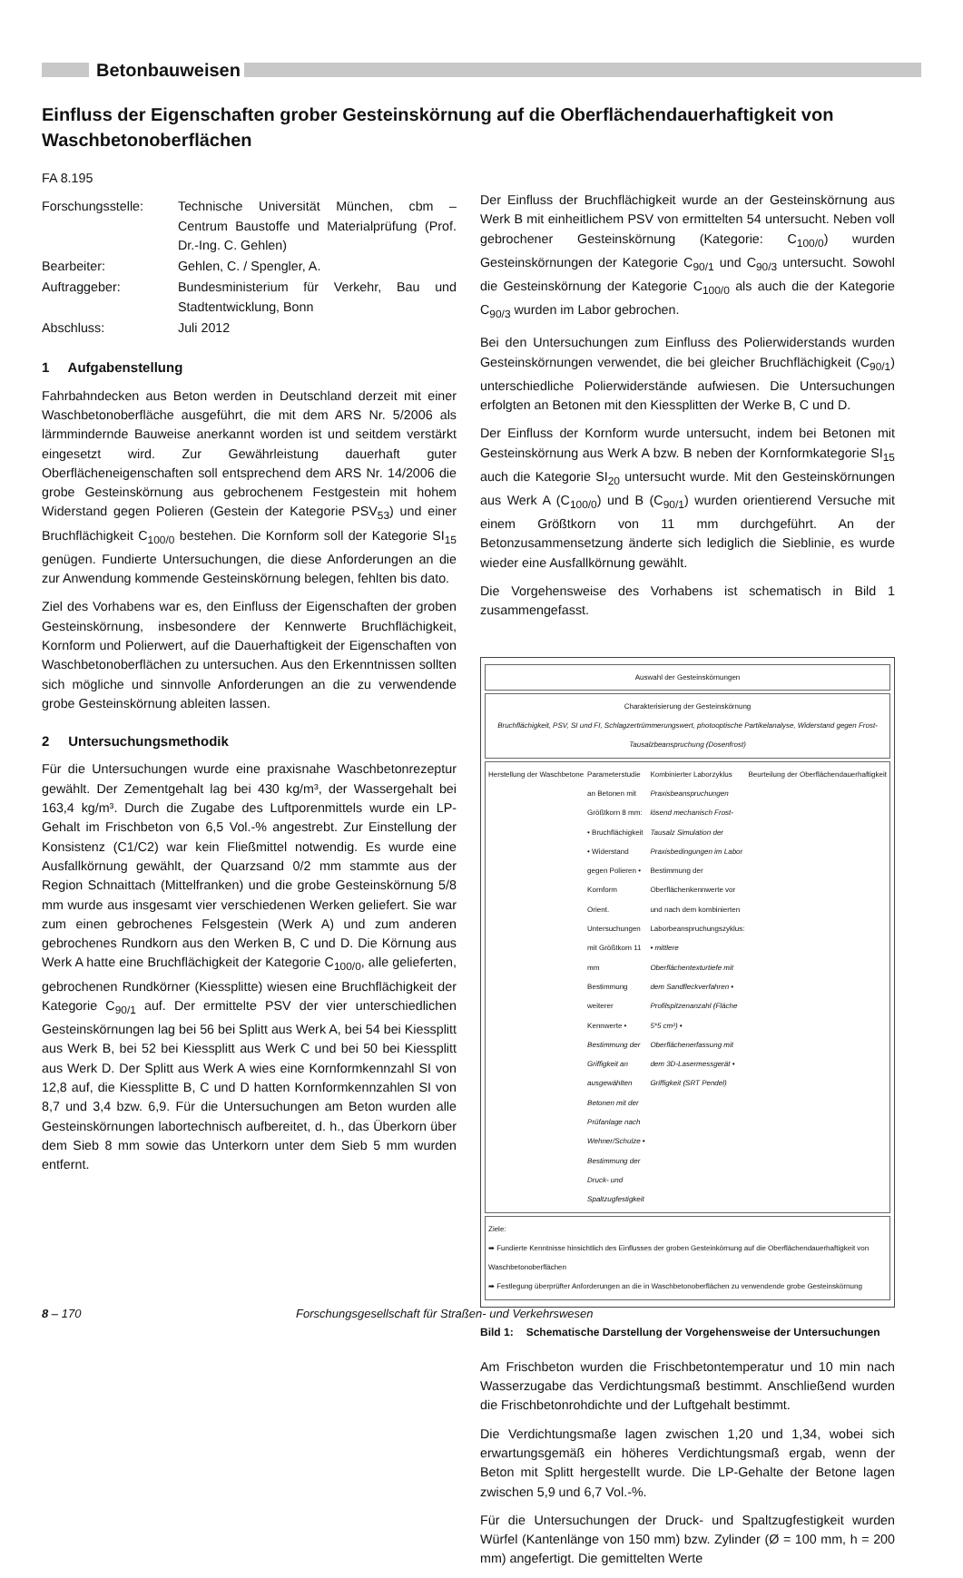Betonbauweisen
Einfluss der Eigenschaften grober Gesteinskörnung auf die Oberflächendauerhaftigkeit von Waschbetonoberflächen
FA 8.195
| Forschungsstelle: | Technische Universität München, cbm – Centrum Baustoffe und Materialprüfung (Prof. Dr.-Ing. C. Gehlen) |
| Bearbeiter: | Gehlen, C. / Spengler, A. |
| Auftraggeber: | Bundesministerium für Verkehr, Bau und Stadtentwicklung, Bonn |
| Abschluss: | Juli 2012 |
1 Aufgabenstellung
Fahrbahndecken aus Beton werden in Deutschland derzeit mit einer Waschbetonoberfläche ausgeführt, die mit dem ARS Nr. 5/2006 als lärmmindernde Bauweise anerkannt worden ist und seitdem verstärkt eingesetzt wird. Zur Gewährleistung dauerhaft guter Oberflächeneigenschaften soll entsprechend dem ARS Nr. 14/2006 die grobe Gesteinskörnung aus gebrochenem Festgestein mit hohem Widerstand gegen Polieren (Gestein der Kategorie PSV<sub>53</sub>) und einer Bruchflächigkeit C<sub>100/0</sub> bestehen. Die Kornform soll der Kategorie SI<sub>15</sub> genügen. Fundierte Untersuchungen, die diese Anforderungen an die zur Anwendung kommende Gesteinskörnung belegen, fehlten bis dato.
Ziel des Vorhabens war es, den Einfluss der Eigenschaften der groben Gesteinskörnung, insbesondere der Kennwerte Bruchflächigkeit, Kornform und Polierwert, auf die Dauerhaftigkeit der Eigenschaften von Waschbetonoberflächen zu untersuchen. Aus den Erkenntnissen sollten sich mögliche und sinnvolle Anforderungen an die zu verwendende grobe Gesteinskörnung ableiten lassen.
2 Untersuchungsmethodik
Für die Untersuchungen wurde eine praxisnahe Waschbetonrezeptur gewählt. Der Zementgehalt lag bei 430 kg/m³, der Wassergehalt bei 163,4 kg/m³. Durch die Zugabe des Luftporenmittels wurde ein LP-Gehalt im Frischbeton von 6,5 Vol.-% angestrebt. Zur Einstellung der Konsistenz (C1/C2) war kein Fließmittel notwendig. Es wurde eine Ausfallkörnung gewählt, der Quarzsand 0/2 mm stammte aus der Region Schnaittach (Mittelfranken) und die grobe Gesteinskörnung 5/8 mm wurde aus insgesamt vier verschiedenen Werken geliefert. Sie war zum einen gebrochenes Felsgestein (Werk A) und zum anderen gebrochenes Rundkorn aus den Werken B, C und D. Die Körnung aus Werk A hatte eine Bruchflächigkeit der Kategorie C<sub>100/0</sub>, alle gelieferten, gebrochenen Rundkörner (Kiessplitte) wiesen eine Bruchflächigkeit der Kategorie C<sub>90/1</sub> auf. Der ermittelte PSV der vier unterschiedlichen Gesteinskörnungen lag bei 56 bei Splitt aus Werk A, bei 54 bei Kiessplitt aus Werk B, bei 52 bei Kiessplitt aus Werk C und bei 50 bei Kiessplitt aus Werk D. Der Splitt aus Werk A wies eine Kornformkennzahl SI von 12,8 auf, die Kiessplitte B, C und D hatten Kornformkennzahlen SI von 8,7 und 3,4 bzw. 6,9. Für die Untersuchungen am Beton wurden alle Gesteinskörnungen labortechnisch aufbereitet, d. h., das Überkorn über dem Sieb 8 mm sowie das Unterkorn unter dem Sieb 5 mm wurden entfernt.
Der Einfluss der Bruchflächigkeit wurde an der Gesteinskörnung aus Werk B mit einheitlichem PSV von ermittelten 54 untersucht. Neben voll gebrochener Gesteinskörnung (Kategorie: C<sub>100/0</sub>) wurden Gesteinskörnungen der Kategorie C<sub>90/1</sub> und C<sub>90/3</sub> untersucht. Sowohl die Gesteinskörnung der Kategorie C<sub>100/0</sub> als auch die der Kategorie C<sub>90/3</sub> wurden im Labor gebrochen.
Bei den Untersuchungen zum Einfluss des Polierwiderstands wurden Gesteinskörnungen verwendet, die bei gleicher Bruchflächigkeit (C<sub>90/1</sub>) unterschiedliche Polierwiderstände aufwiesen. Die Untersuchungen erfolgten an Betonen mit den Kiessplitten der Werke B, C und D.
Der Einfluss der Kornform wurde untersucht, indem bei Betonen mit Gesteinskörnung aus Werk A bzw. B neben der Kornformkategorie SI<sub>15</sub> auch die Kategorie SI<sub>20</sub> untersucht wurde. Mit den Gesteinskörnungen aus Werk A (C<sub>100/0</sub>) und B (C<sub>90/1</sub>) wurden orientierend Versuche mit einem Größtkorn von 11 mm durchgeführt. An der Betonzusammensetzung änderte sich lediglich die Sieblinie, es wurde wieder eine Ausfallkörnung gewählt.
Die Vorgehensweise des Vorhabens ist schematisch in Bild 1 zusammengefasst.
Auswahl der Gesteinskörnungen
Charakterisierung der Gesteinskörnung
Bruchflächigkeit, PSV, SI und FI, Schlagzertrümmerungswert, photooptische Partikelanalyse, Widerstand gegen Frost-Tausalzbeanspruchung (Dosenfrost)
Herstellung der Waschbetone Parameterstudie an Betonen mit Größtkorn 8 mm: • Bruchflächigkeit • Widerstand gegen Polieren • Kornform
Orient. Untersuchungen mit Größtkorn 11 mm
Bestimmung weiterer Kennwerte • Bestimmung der Griffigkeit an ausgewählten Betonen mit der Prüfanlage nach Wehner/Schulze • Bestimmung der Druck- und Spaltzugfestigkeit Kombinierter Laborzyklus Praxisbeanspruchungen lösend mechanisch Frost-Tausalz Simulation der Praxisbedingungen im Labor
Bestimmung der Oberflächenkennwerte vor und nach dem kombinierten Laborbeanspruchungszyklus: • mittlere Oberflächentexturtiefe mit dem Sandfleckverfahren • Profilspitzenanzahl (Fläche 5*5 cm²) • Oberflächenerfassung mit dem 3D-Lasermessgerät • Griffigkeit (SRT Pendel) Beurteilung der Oberflächendauerhaftigkeit
Ziele:
➡ Fundierte Kenntnisse hinsichtlich des Einflusses der groben Gesteinkörnung auf die Oberflächendauerhaftigkeit von Waschbetonoberflächen
➡ Festlegung überprüfter Anforderungen an die in Waschbetonoberflächen zu verwendende grobe Gesteinskörnung
Bild 1: Schematische Darstellung der Vorgehensweise der Untersuchungen
Am Frischbeton wurden die Frischbetontemperatur und 10 min nach Wasserzugabe das Verdichtungsmaß bestimmt. Anschließend wurden die Frischbetonrohdichte und der Luftgehalt bestimmt.
Die Verdichtungsmaße lagen zwischen 1,20 und 1,34, wobei sich erwartungsgemäß ein höheres Verdichtungsmaß ergab, wenn der Beton mit Splitt hergestellt wurde. Die LP-Gehalte der Betone lagen zwischen 5,9 und 6,7 Vol.-%.
Für die Untersuchungen der Druck- und Spaltzugfestigkeit wurden Würfel (Kantenlänge von 150 mm) bzw. Zylinder (Ø = 100 mm, h = 200 mm) angefertigt. Die gemittelten Werte
8 – 170 Forschungsgesellschaft für Straßen- und Verkehrswesen